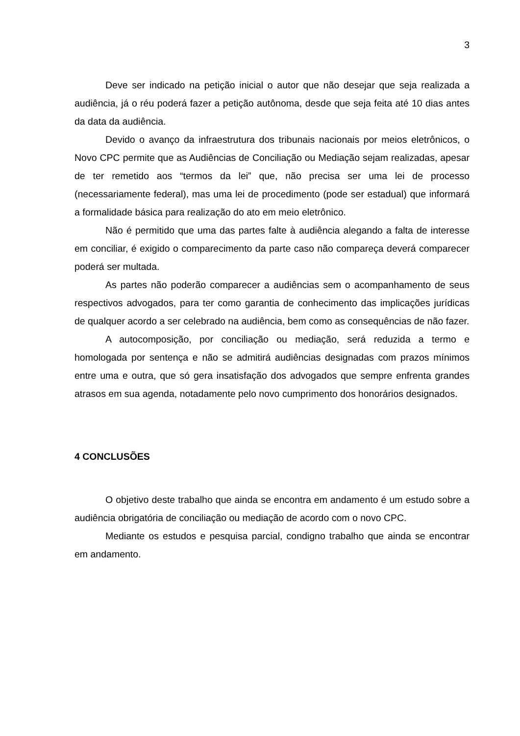3
Deve ser indicado na petição inicial o autor que não desejar que seja realizada a audiência, já o réu poderá fazer a petição autônoma, desde que seja feita até 10 dias antes da data da audiência.
Devido o avanço da infraestrutura dos tribunais nacionais por meios eletrônicos, o Novo CPC permite que as Audiências de Conciliação ou Mediação sejam realizadas, apesar de ter remetido aos “termos da lei” que, não precisa ser uma lei de processo (necessariamente federal), mas uma lei de procedimento (pode ser estadual) que informará a formalidade básica para realização do ato em meio eletrônico.
Não é permitido que uma das partes falte à audiência alegando a falta de interesse em conciliar, é exigido o comparecimento da parte caso não compareça deverá comparecer poderá ser multada.
As partes não poderão comparecer a audiências sem o acompanhamento de seus respectivos advogados, para ter como garantia de conhecimento das implicações jurídicas de qualquer acordo a ser celebrado na audiência, bem como as consequências de não fazer.
A autocomposição, por conciliação ou mediação, será reduzida a termo e homologada por sentença e não se admitirá audiências designadas com prazos mínimos entre uma e outra, que só gera insatisfação dos advogados que sempre enfrenta grandes atrasos em sua agenda, notadamente pelo novo cumprimento dos honorários designados.
4 CONCLUSÕES
O objetivo deste trabalho que ainda se encontra em andamento é um estudo sobre a audiência obrigatória de conciliação ou mediação de acordo com o novo CPC.
Mediante os estudos e pesquisa parcial, condigno trabalho que ainda se encontrar em andamento.